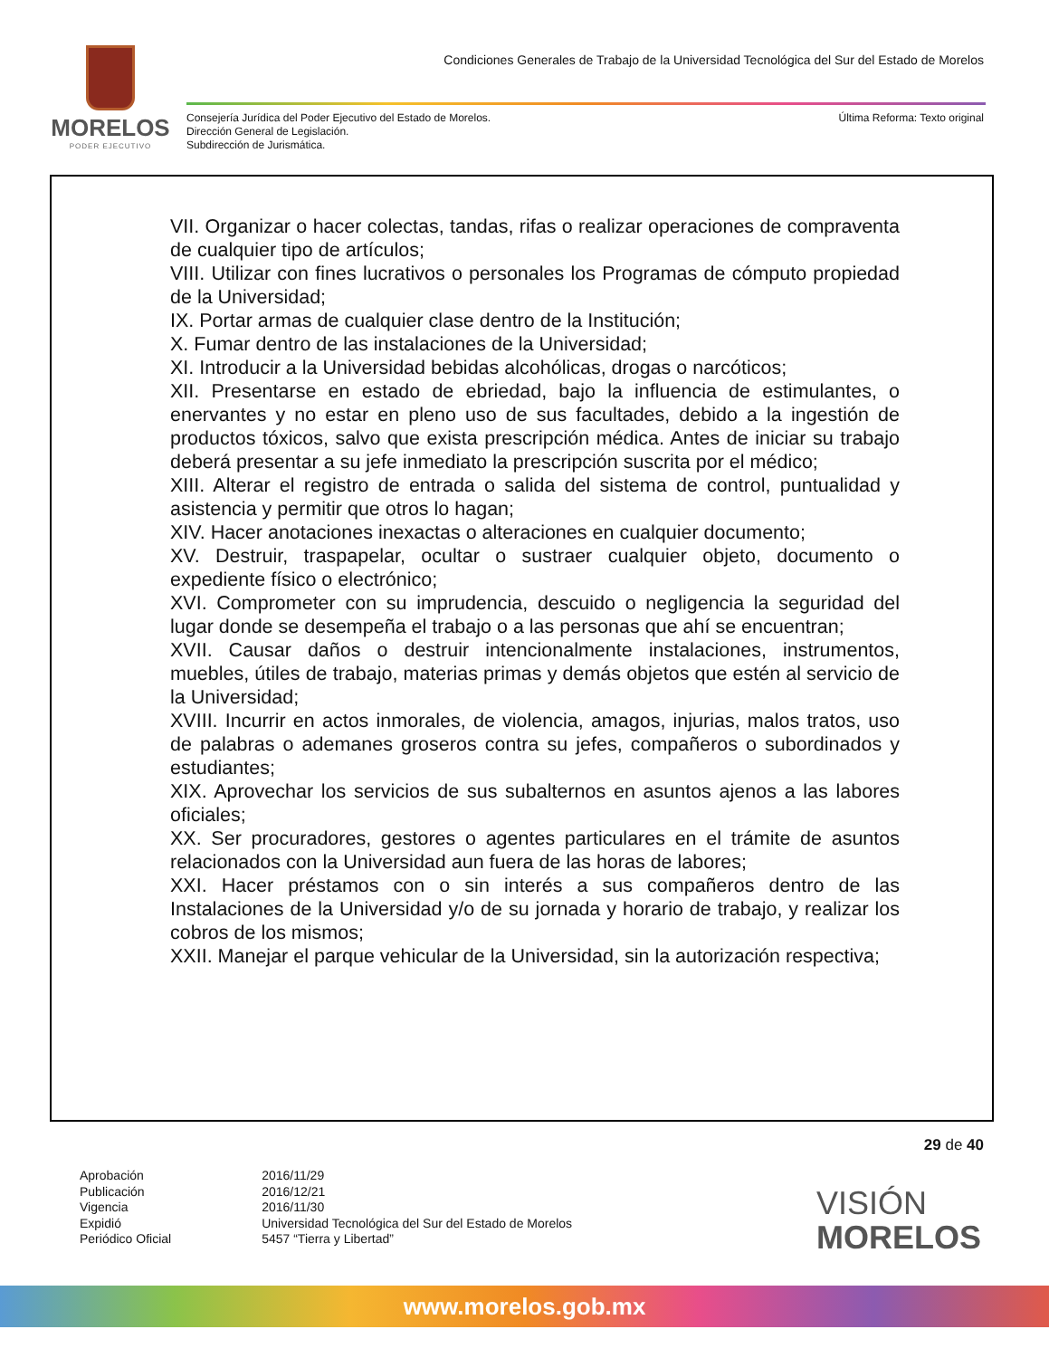MORELOS
PODER EJECUTIVO
Condiciones Generales de Trabajo de la Universidad Tecnológica del Sur del Estado de Morelos
Consejería Jurídica del Poder Ejecutivo del Estado de Morelos.
Dirección General de Legislación.
Subdirección de Jurismática.
Última Reforma: Texto original
VII. Organizar o hacer colectas, tandas, rifas o realizar operaciones de compraventa de cualquier tipo de artículos;
VIII. Utilizar con fines lucrativos o personales los Programas de cómputo propiedad de la Universidad;
IX. Portar armas de cualquier clase dentro de la Institución;
X. Fumar dentro de las instalaciones de la Universidad;
XI. Introducir a la Universidad bebidas alcohólicas, drogas o narcóticos;
XII. Presentarse en estado de ebriedad, bajo la influencia de estimulantes, o enervantes y no estar en pleno uso de sus facultades, debido a la ingestión de productos tóxicos, salvo que exista prescripción médica. Antes de iniciar su trabajo deberá presentar a su jefe inmediato la prescripción suscrita por el médico;
XIII. Alterar el registro de entrada o salida del sistema de control, puntualidad y asistencia y permitir que otros lo hagan;
XIV. Hacer anotaciones inexactas o alteraciones en cualquier documento;
XV. Destruir, traspapelar, ocultar o sustraer cualquier objeto, documento o expediente físico o electrónico;
XVI. Comprometer con su imprudencia, descuido o negligencia la seguridad del lugar donde se desempeña el trabajo o a las personas que ahí se encuentran;
XVII. Causar daños o destruir intencionalmente instalaciones, instrumentos, muebles, útiles de trabajo, materias primas y demás objetos que estén al servicio de la Universidad;
XVIII. Incurrir en actos inmorales, de violencia, amagos, injurias, malos tratos, uso de palabras o ademanes groseros contra su jefes, compañeros o subordinados y estudiantes;
XIX. Aprovechar los servicios de sus subalternos en asuntos ajenos a las labores oficiales;
XX. Ser procuradores, gestores o agentes particulares en el trámite de asuntos relacionados con la Universidad aun fuera de las horas de labores;
XXI. Hacer préstamos con o sin interés a sus compañeros dentro de las Instalaciones de la Universidad y/o de su jornada y horario de trabajo, y realizar los cobros de los mismos;
XXII. Manejar el parque vehicular de la Universidad, sin la autorización respectiva;
29 de 40
| Aprobación | 2016/11/29 |
| Publicación | 2016/12/21 |
| Vigencia | 2016/11/30 |
| Expidió | Universidad Tecnológica del Sur del Estado de Morelos |
| Periódico Oficial | 5457 “Tierra y Libertad” |
VISIÓN
MORELOS
www.morelos.gob.mx